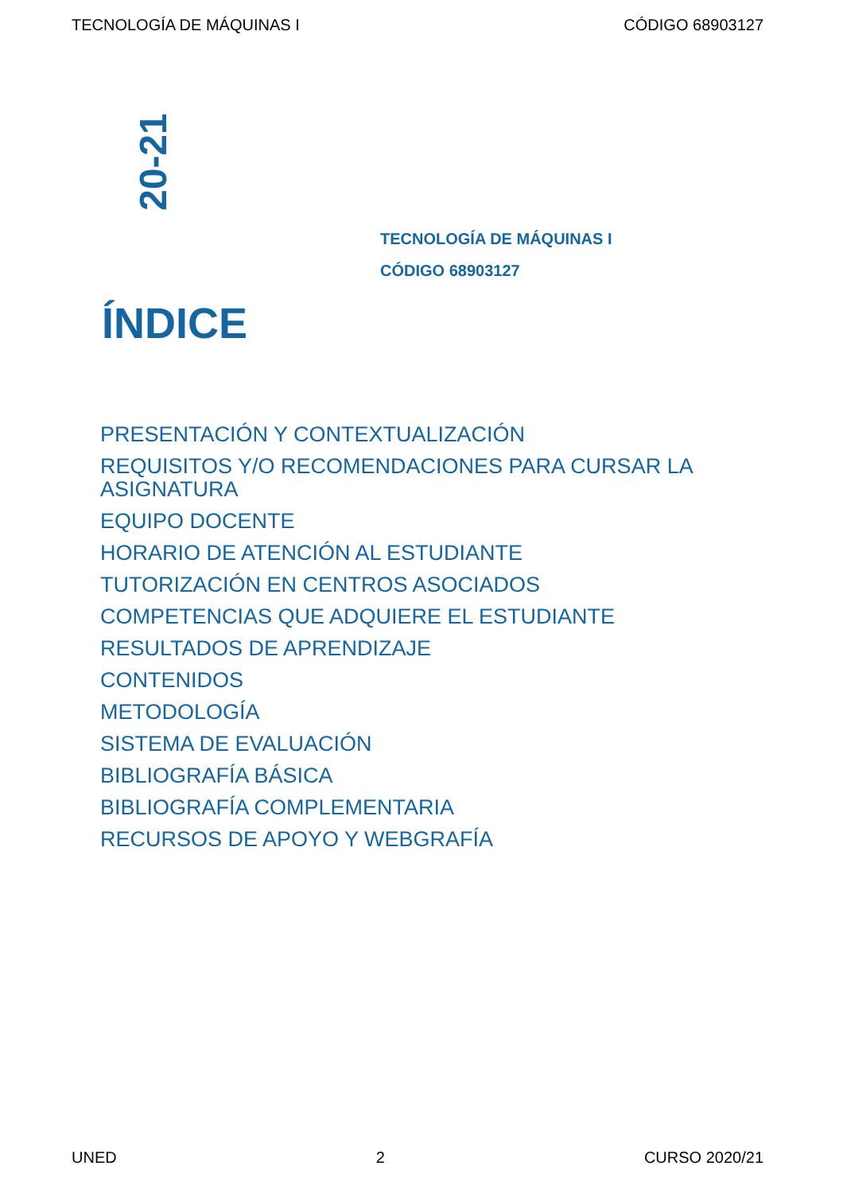TECNOLOGÍA DE MÁQUINAS I CÓDIGO 68903127
20-21
TECNOLOGÍA DE MÁQUINAS I
CÓDIGO 68903127
ÍNDICE
PRESENTACIÓN Y CONTEXTUALIZACIÓN
REQUISITOS Y/O RECOMENDACIONES PARA CURSAR LA ASIGNATURA
EQUIPO DOCENTE
HORARIO DE ATENCIÓN AL ESTUDIANTE
TUTORIZACIÓN EN CENTROS ASOCIADOS
COMPETENCIAS QUE ADQUIERE EL ESTUDIANTE
RESULTADOS DE APRENDIZAJE
CONTENIDOS
METODOLOGÍA
SISTEMA DE EVALUACIÓN
BIBLIOGRAFÍA BÁSICA
BIBLIOGRAFÍA COMPLEMENTARIA
RECURSOS DE APOYO Y WEBGRAFÍA
UNED 2 CURSO 2020/21